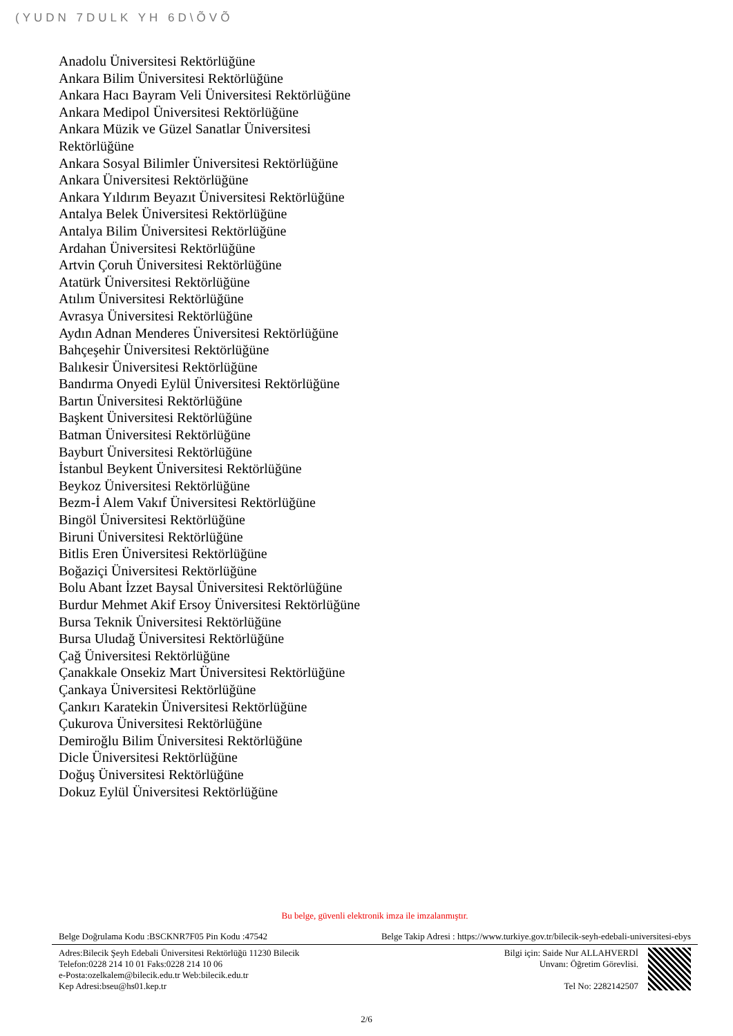(YUDN 7DULK YH 6D\ÕVÕ
Anadolu Üniversitesi Rektörlüğüne
Ankara Bilim Üniversitesi Rektörlüğüne
Ankara Hacı Bayram Veli Üniversitesi Rektörlüğüne
Ankara Medipol Üniversitesi Rektörlüğüne
Ankara Müzik ve Güzel Sanatlar Üniversitesi Rektörlüğüne
Ankara Sosyal Bilimler Üniversitesi Rektörlüğüne
Ankara Üniversitesi Rektörlüğüne
Ankara Yıldırım Beyazıt Üniversitesi Rektörlüğüne
Antalya Belek Üniversitesi Rektörlüğüne
Antalya Bilim Üniversitesi Rektörlüğüne
Ardahan Üniversitesi Rektörlüğüne
Artvin Çoruh Üniversitesi Rektörlüğüne
Atatürk Üniversitesi Rektörlüğüne
Atılım Üniversitesi Rektörlüğüne
Avrasya Üniversitesi Rektörlüğüne
Aydın Adnan Menderes Üniversitesi Rektörlüğüne
Bahçeşehir Üniversitesi Rektörlüğüne
Balıkesir Üniversitesi Rektörlüğüne
Bandırma Onyedi Eylül Üniversitesi Rektörlüğüne
Bartın Üniversitesi Rektörlüğüne
Başkent Üniversitesi Rektörlüğüne
Batman Üniversitesi Rektörlüğüne
Bayburt Üniversitesi Rektörlüğüne
İstanbul Beykent Üniversitesi Rektörlüğüne
Beykoz Üniversitesi Rektörlüğüne
Bezm-İ Alem Vakıf Üniversitesi Rektörlüğüne
Bingöl Üniversitesi Rektörlüğüne
Biruni Üniversitesi Rektörlüğüne
Bitlis Eren Üniversitesi Rektörlüğüne
Boğaziçi Üniversitesi Rektörlüğüne
Bolu Abant İzzet Baysal Üniversitesi Rektörlüğüne
Burdur Mehmet Akif Ersoy Üniversitesi Rektörlüğüne
Bursa Teknik Üniversitesi Rektörlüğüne
Bursa Uludağ Üniversitesi Rektörlüğüne
Çağ Üniversitesi Rektörlüğüne
Çanakkale Onsekiz Mart Üniversitesi Rektörlüğüne
Çankaya Üniversitesi Rektörlüğüne
Çankırı Karatekin Üniversitesi Rektörlüğüne
Çukurova Üniversitesi Rektörlüğüne
Demiroğlu Bilim Üniversitesi Rektörlüğüne
Dicle Üniversitesi Rektörlüğüne
Doğuş Üniversitesi Rektörlüğüne
Dokuz Eylül Üniversitesi Rektörlüğüne
Bu belge, güvenli elektronik imza ile imzalanmıştır.
Belge Doğrulama Kodu :BSCKNR7F05 Pin Kodu :47542 Belge Takip Adresi : https://www.turkiye.gov.tr/bilecik-seyh-edebali-universitesi-ebys
Adres:Bilecik Şeyh Edebali Üniversitesi Rektörlüğü 11230 Bilecik
Telefon:0228 214 10 01 Faks:0228 214 10 06
e-Posta:ozelkalem@bilecik.edu.tr Web:bilecik.edu.tr
Kep Adresi:bseu@hs01.kep.tr
Bilgi için: Saide Nur ALLAHVERDİ
Unvanı: Öğretim Görevlisi.
Tel No: 2282142507
2/6